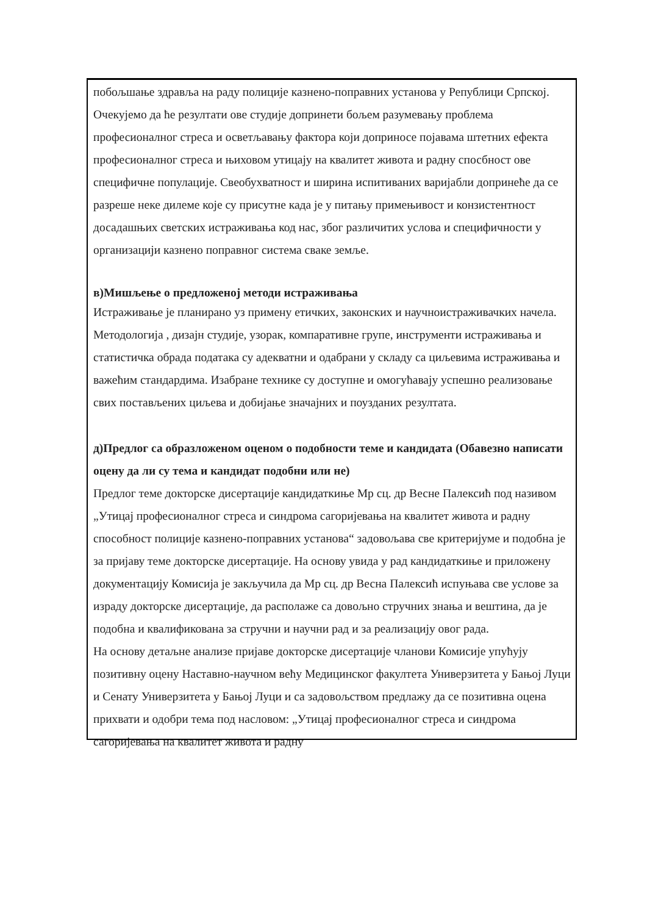побољшање здравља на раду полиције казнено-поправних установа у Републици Српској.
Очекујемо да ће резултати ове студије допринети бољем разумевању проблема професионалног стреса и осветљавању фактора који доприносе појавама штетних ефекта професионалног стреса и њиховом утицају на квалитет живота и радну спосбност ове специфичне популације. Свеобухватност и ширина испитиваних варијабли допринеће да се разреше неке дилеме које су присутне када је у питању примењивост и конзистентност досадашњих светских истраживања код нас, због различитих услова и специфичности у организацији казнено поправног система сваке земље.
в)Мишљење о предложеној методи истраживања
Истраживање је планирано уз примену етичких, законских и научноистраживачких начела. Методологија , дизајн студије, узорак, компаративне групе, инструменти истраживања и статистичка обрада података су адекватни и одабрани у складу са циљевима истраживања и важећим стандардима. Изабране технике су доступне и омогућавају успешно реализовање свих постављених циљева и добијање значајних и поузданих резултата.
д)Предлог са образложеном оценом о подобности теме и кандидата (Обавезно написати оцену да ли су тема и кандидат подобни или не)
Предлог теме докторске дисертације кандидаткиње Мр сц. др Весне Палексић под називом „Утицај професионалног стреса и синдрома сагоријевања на квалитет живота и радну способност полиције казнено-поправних установа“ задовољава све критеријуме и подобна је за пријаву теме докторске дисертације. На основу увида у рад кандидаткиње и приложену документацију Комисија је закључила да Мр сц. др Весна Палексић испуњава све услове за израду докторске дисертације, да располаже са довољно стручних знања и вештина, да је подобна и квалификована за стручни и научни рад и за реализацију овог рада.
На основу детаљне анализе пријаве докторске дисертације чланови Комисије упућују позитивну оцену Наставно-научном већу Медицинског факултета Универзитета у Бањој Луци и Сенату Универзитета у Бањој Луци и са задовољством предлажу да се позитивна оцена прихвати и одобри тема под насловом: „Утицај професионалног стреса и синдрома сагоријевања на квалитет живота и радну